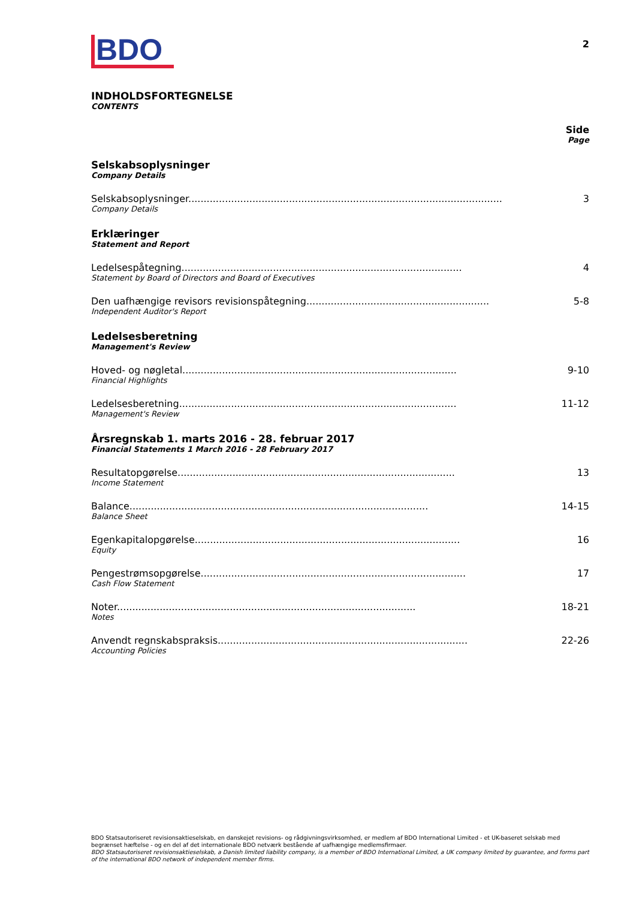BDO
2
INDHOLDSFORTEGNELSE
CONTENTS
Side
Page
Selskabsoplysninger
Company Details
Selskabsoplysninger.......................................................................................................
Company Details
3
Erklæringer
Statement and Report
Ledelsespåtegning............................................................................................
Statement by Board of Directors and Board of Executives
4
Den uafhængige revisors revisionspåtegning............................................................
Independent Auditor's Report
5-8
Ledelsesberetning
Management's Review
Hoved- og nøgletal..........................................................................................
Financial Highlights
9-10
Ledelsesberetning...........................................................................................
Management's Review
11-12
Årsregnskab 1. marts 2016 - 28. februar 2017
Financial Statements 1 March 2016 - 28 February 2017
Resultatopgørelse...........................................................................................
Income Statement
13
Balance..................................................................................................
Balance Sheet
14-15
Egenkapitalopgørelse.......................................................................................
Equity
16
Pengestrømsopgørelse.......................................................................................
Cash Flow Statement
17
Noter..................................................................................................
Notes
18-21
Anvendt regnskabspraksis..................................................................................
Accounting Policies
22-26
BDO Statsautoriseret revisionsaktieselskab, en danskejet revisions- og rådgivningsvirksomhed, er medlem af BDO International Limited - et UK-baseret selskab med begrænset hæftelse - og en del af det internationale BDO netværk bestående af uafhængige medlemsfirmaer.
BDO Statsautoriseret revisionsaktieselskab, a Danish limited liability company, is a member of BDO International Limited, a UK company limited by guarantee, and forms part of the international BDO network of independent member firms.